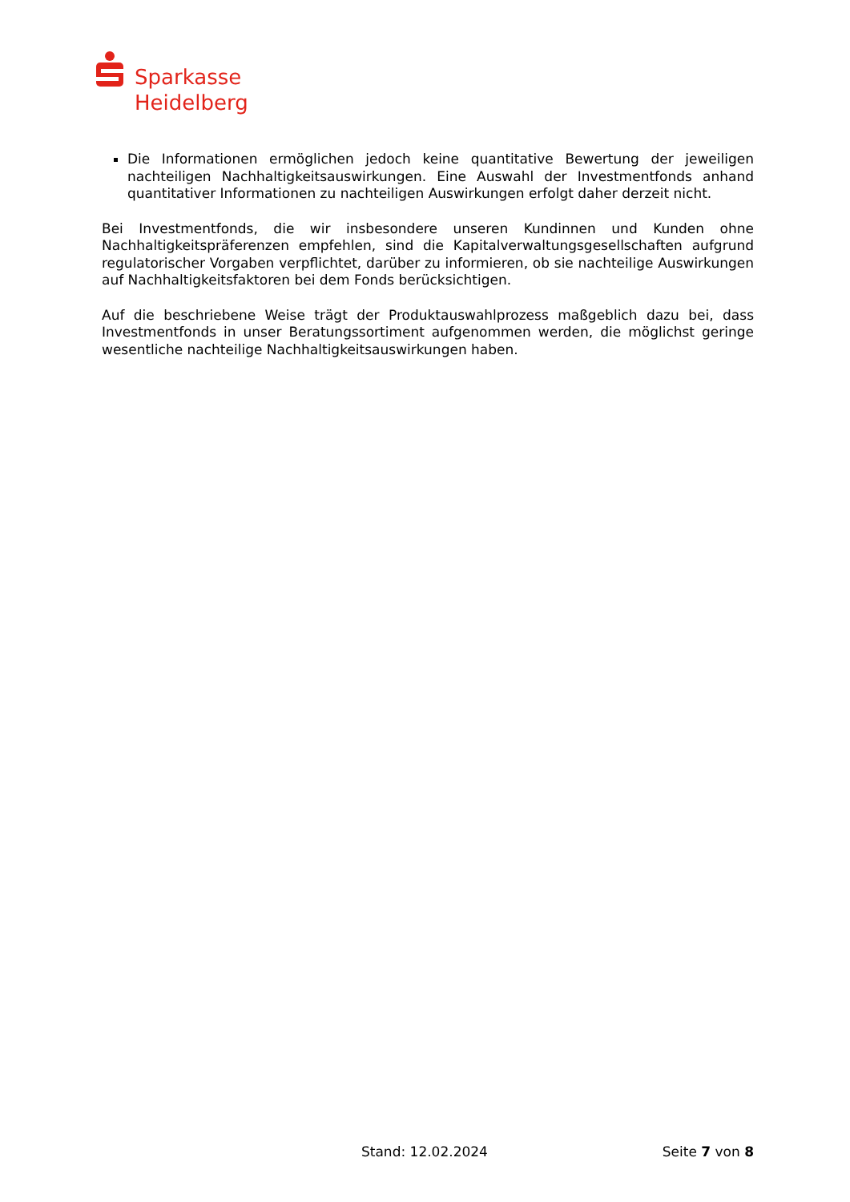Sparkasse
Heidelberg
Die Informationen ermöglichen jedoch keine quantitative Bewertung der jeweiligen nachteiligen Nachhaltigkeitsauswirkungen. Eine Auswahl der Investmentfonds anhand quantitativer Informationen zu nachteiligen Auswirkungen erfolgt daher derzeit nicht.
Bei Investmentfonds, die wir insbesondere unseren Kundinnen und Kunden ohne Nachhaltigkeitspräferenzen empfehlen, sind die Kapitalverwaltungsgesellschaften aufgrund regulatorischer Vorgaben verpflichtet, darüber zu informieren, ob sie nachteilige Auswirkungen auf Nachhaltigkeitsfaktoren bei dem Fonds berücksichtigen.
Auf die beschriebene Weise trägt der Produktauswahlprozess maßgeblich dazu bei, dass Investmentfonds in unser Beratungssortiment aufgenommen werden, die möglichst geringe wesentliche nachteilige Nachhaltigkeitsauswirkungen haben.
Stand: 12.02.2024 Seite 7 von 8